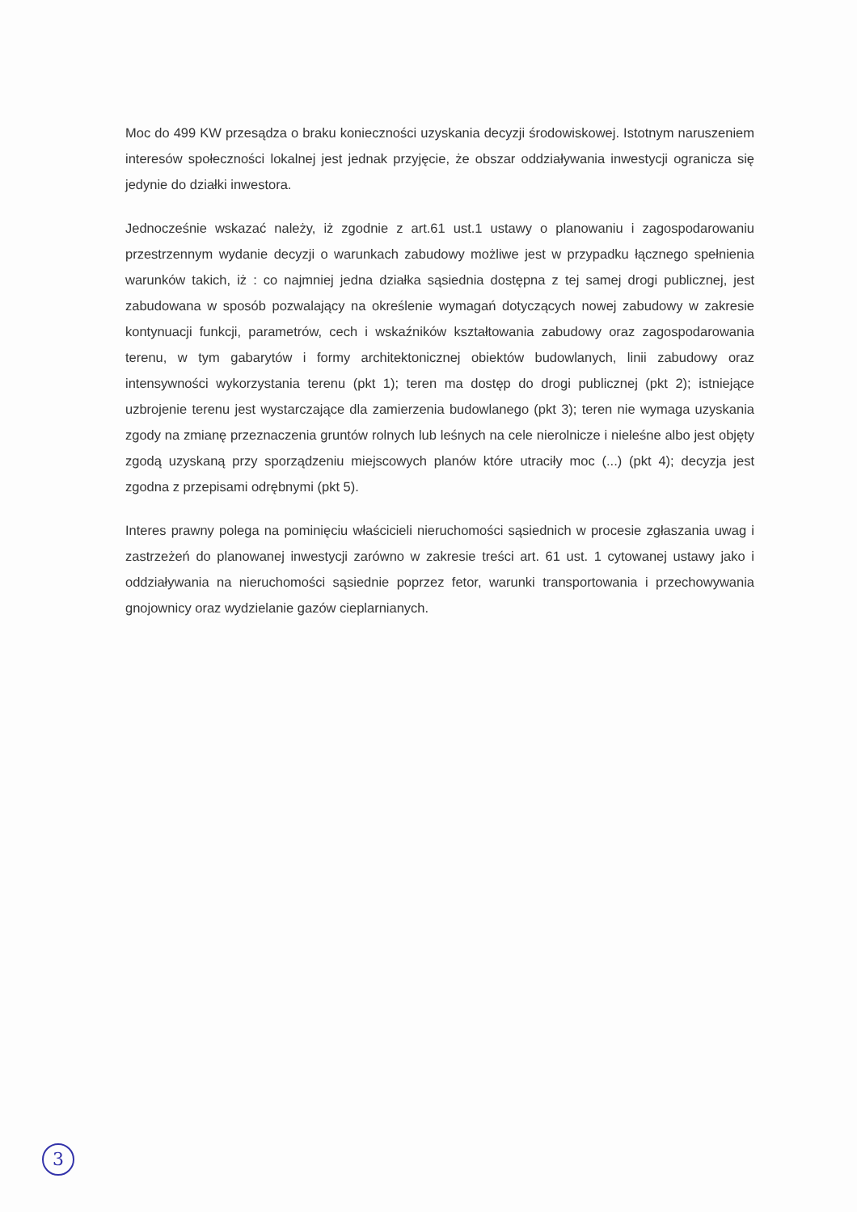Moc do 499 KW przesądza o braku konieczności uzyskania decyzji środowiskowej. Istotnym naruszeniem interesów społeczności lokalnej jest jednak przyjęcie, że obszar oddziaływania inwestycji ogranicza się jedynie do działki inwestora.
Jednocześnie wskazać należy, iż zgodnie z art.61 ust.1 ustawy o planowaniu i zagospodarowaniu przestrzennym wydanie decyzji o warunkach zabudowy możliwe jest w przypadku łącznego spełnienia warunków takich, iż : co najmniej jedna działka sąsiednia dostępna z tej samej drogi publicznej, jest zabudowana w sposób pozwalający na określenie wymagań dotyczących nowej zabudowy w zakresie kontynuacji funkcji, parametrów, cech i wskaźników kształtowania zabudowy oraz zagospodarowania terenu, w tym gabarytów i formy architektonicznej obiektów budowlanych, linii zabudowy oraz intensywności wykorzystania terenu (pkt 1); teren ma dostęp do drogi publicznej (pkt 2); istniejące uzbrojenie terenu jest wystarczające dla zamierzenia budowlanego (pkt 3); teren nie wymaga uzyskania zgody na zmianę przeznaczenia gruntów rolnych lub leśnych na cele nierolnicze i nieleśne albo jest objęty zgodą uzyskaną przy sporządzeniu miejscowych planów które utraciły moc (...) (pkt 4); decyzja jest zgodna z przepisami odrębnymi (pkt 5).
Interes prawny polega na pominięciu właścicieli nieruchomości sąsiednich w procesie zgłaszania uwag i zastrzeżeń do planowanej inwestycji zarówno w zakresie treści art. 61 ust. 1 cytowanej ustawy jako i oddziaływania na nieruchomości sąsiednie poprzez fetor, warunki transportowania i przechowywania gnojownicy oraz wydzielanie gazów cieplarnianych.
3